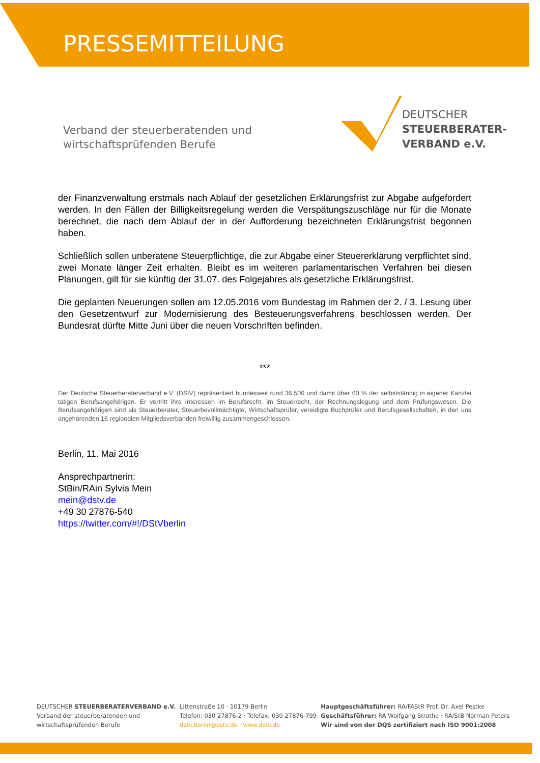PRESSEMITTEILUNG
Verband der steuerberatenden und
wirtschaftsprüfenden Berufe
DEUTSCHER
STEUERBERATER-
VERBAND e.V.
der Finanzverwaltung erstmals nach Ablauf der gesetzlichen Erklärungsfrist zur Abgabe aufgefordert werden. In den Fällen der Billigkeitsregelung werden die Verspätungszuschläge nur für die Monate berechnet, die nach dem Ablauf der in der Aufforderung bezeichneten Erklärungsfrist begonnen haben.
Schließlich sollen unberatene Steuerpflichtige, die zur Abgabe einer Steuererklärung verpflichtet sind, zwei Monate länger Zeit erhalten. Bleibt es im weiteren parlamentarischen Verfahren bei diesen Planungen, gilt für sie künftig der 31.07. des Folgejahres als gesetzliche Erklärungsfrist.
Die geplanten Neuerungen sollen am 12.05.2016 vom Bundestag im Rahmen der 2. / 3. Lesung über den Gesetzentwurf zur Modernisierung des Besteuerungsverfahrens beschlossen werden. Der Bundesrat dürfte Mitte Juni über die neuen Vorschriften befinden.
***
Der Deutsche Steuerberaterverband e.V. (DStV) repräsentiert bundesweit rund 36.500 und damit über 60 % der selbstständig in eigener Kanzlei tätigen Berufsangehörigen. Er vertritt ihre Interessen im Berufsrecht, im Steuerrecht, der Rechnungslegung und dem Prüfungswesen. Die Berufsangehörigen sind als Steuerberater, Steuerbevollmächtigte, Wirtschaftsprüfer, vereidigte Buchprüfer und Berufsgesellschaften, in den uns angehörenden 16 regionalen Mitgliedsverbänden freiwillig zusammengeschlossen.
Berlin, 11. Mai 2016
Ansprechpartnerin:
StBin/RAin Sylvia Mein
mein@dstv.de
+49 30 27876-540
https://twitter.com/#!/DStVberlin
DEUTSCHER STEUERBERATERVERBAND e.V.
Verband der steuerberatenden und
wirtschaftsprüfenden Berufe
Littenstraße 10 · 10179 Berlin
Telefon: 030 27876-2 · Telefax: 030 27876-799
dstv.berlin@dstv.de · www.dstv.de
Hauptgeschäftsführer: RA/FAStR Prof. Dr. Axel Pestke
Geschäftsführer: RA Wolfgang Strothe · RA/StB Norman Peters
Wir sind von der DQS zertifiziert nach ISO 9001:2008